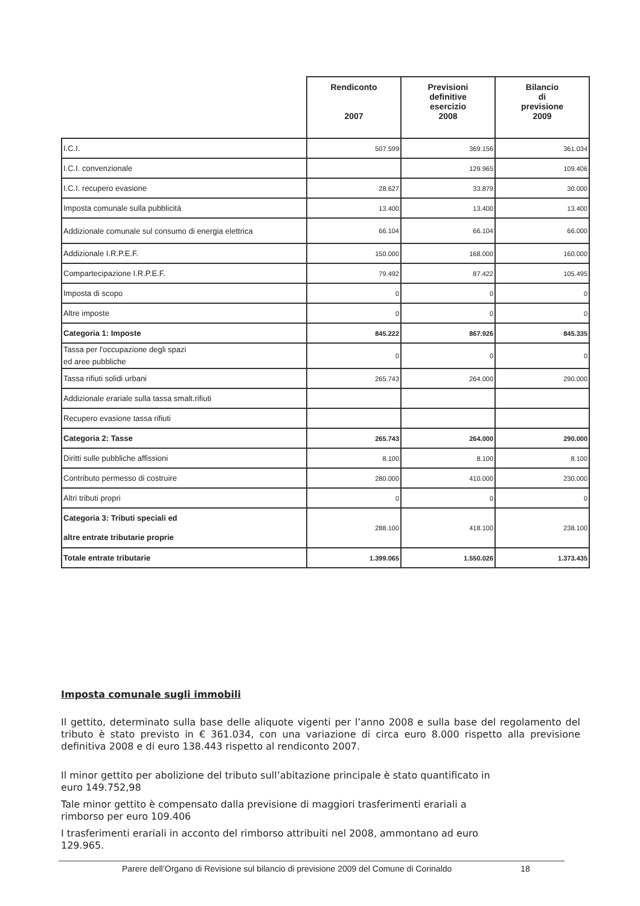| | Rendiconto 2007 | Previsioni definitive esercizio 2008 | Bilancio di previsione 2009 |
| --- | --- | --- | --- |
| I.C.I. | 507.599 | 369.156 | 361.034 |
| I.C.I. convenzionale | | 129.965 | 109.406 |
| I.C.I. recupero evasione | 28.627 | 33.879 | 30.000 |
| Imposta comunale sulla pubblicità | 13.400 | 13.400 | 13.400 |
| Addizionale comunale sul consumo di energia elettrica | 66.104 | 66.104 | 66.000 |
| Addizionale I.R.P.E.F. | 150.000 | 168.000 | 160.000 |
| Compartecipazione I.R.P.E.F. | 79.492 | 87.422 | 105.495 |
| Imposta di scopo | 0 | 0 | 0 |
| Altre imposte | 0 | 0 | 0 |
| Categoria 1: Imposte | 845.222 | 867.926 | 845.335 |
| Tassa per l'occupazione degli spazi ed aree pubbliche | 0 | 0 | 0 |
| Tassa rifiuti solidi urbani | 265.743 | 264.000 | 290.000 |
| Addizionale erariale sulla tassa smalt.rifiuti | | | |
| Recupero evasione tassa rifiuti | | | |
| Categoria 2: Tasse | 265.743 | 264.000 | 290.000 |
| Diritti sulle pubbliche affissioni | 8.100 | 8.100 | 8.100 |
| Contributo permesso di costruire | 280.000 | 410.000 | 230.000 |
| Altri tributi propri | 0 | 0 | 0 |
| Categoria 3: Tributi speciali ed altre entrate tributarie proprie | 288.100 | 418.100 | 238.100 |
| Totale entrate tributarie | 1.399.065 | 1.550.026 | 1.373.435 |
Imposta comunale sugli immobili
Il gettito, determinato sulla base delle aliquote vigenti per l’anno 2008 e sulla base del regolamento del tributo è stato previsto in € 361.034, con una variazione di circa euro 8.000 rispetto alla previsione definitiva 2008 e di euro 138.443 rispetto al rendiconto 2007.
Il minor gettito per abolizione del tributo sull’abitazione principale è stato quantificato in
euro 149.752,98
Tale minor gettito è compensato dalla previsione di maggiori trasferimenti erariali a
rimborso per euro 109.406
I trasferimenti erariali in acconto del rimborso attribuiti nel 2008, ammontano ad euro
129.965.
Parere dell’Organo di Revisione sul bilancio di previsione 2009 del Comune di Corinaldo 18